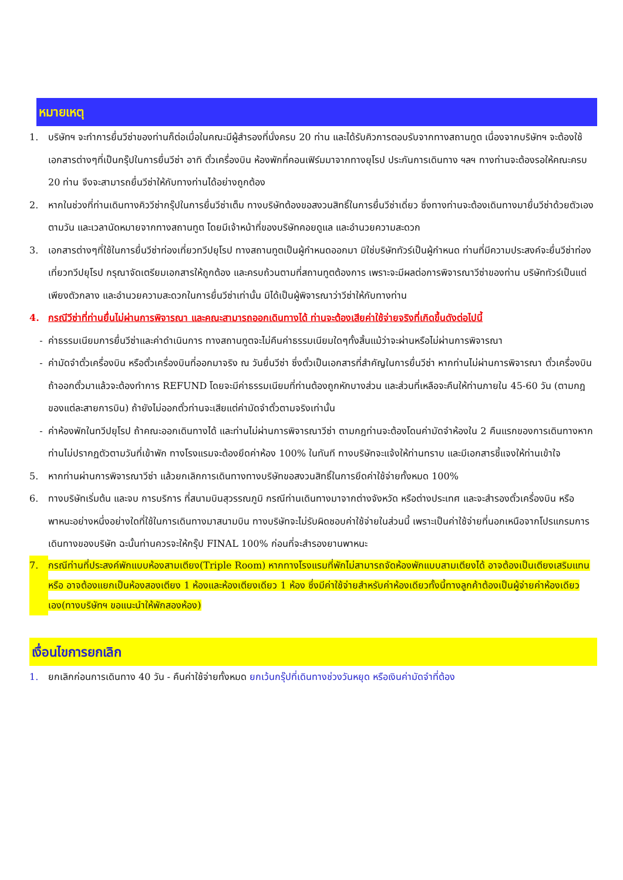หมายเหตุ
1. บริษัทฯ จะทำการยื่นวีซ่าของท่านก็ต่อเมื่อในคณะมีผู้สำรองที่นั่งครบ 20 ท่าน และได้รับคิวการตอบรับจากทางสถานทูต เนื่องจากบริษัทฯ จะต้องใช้เอกสารต่างๆที่เป็นกรุ๊ปในการยื่นวีซ่า อาทิ ตั๋วเครื่องบิน ห้องพักที่คอนเฟิร์มมาจากทางยุโรป ประกันการเดินทาง ฯลฯ ทางท่านจะต้องรอให้คณะครบ 20 ท่าน จึงจะสามารถยื่นวีซ่าให้กับทางท่านได้อย่างถูกต้อง
2. หากในช่วงที่ท่านเดินทางคิววีซ่ากรุ๊ปในการยื่นวีซ่าเต็ม ทางบริษัทต้องขอสงวนสิทธิ์ในการยื่นวีซ่าเดี่ยว ซึ่งทางท่านจะต้องเดินทางมายื่นวีซ่าด้วยตัวเอง ตามวัน และเวลานัดหมายจากทางสถานทูต โดยมีเจ้าหน้าที่ของบริษัทคอยดูแล และอำนวยความสะดวก
3. เอกสารต่างๆที่ใช้ในการยื่นวีซ่าท่องเที่ยวทวีปยุโรป ทางสถานทูตเป็นผู้กำหนดออกมา มิใช่บริษัททัวร์เป็นผู้กำหนด ท่านที่มีความประสงค์จะยื่นวีซ่าท่องเที่ยวทวีปยุโรป กรุณาจัดเตรียมเอกสารให้ถูกต้อง และครบถ้วนตามที่สถานทูตต้องการ เพราะจะมีผลต่อการพิจารณาวีซ่าของท่าน บริษัททัวร์เป็นแต่เพียงตัวกลาง และอำนวยความสะดวกในการยื่นวีซ่าเท่านั้น มิได้เป็นผู้พิจารณาว่าวีซ่าให้กับทางท่าน
4. กรณีวีซ่าที่ท่านยื่นไม่ผ่านการพิจารณา และคณะสามารถออกเดินทางได้ ท่านจะต้องเสียค่าใช้จ่ายจริงที่เกิดขึ้นดังต่อไปนี้
- ค่าธรรมเนียมการยื่นวีซ่าและค่าดำเนินการ ทางสถานทูตจะไม่คืนค่าธรรมเนียมใดๆทั้งสิ้นแม้ว่าจะผ่านหรือไม่ผ่านการพิจารณา
- ค่ามัดจำตั๋วเครื่องบิน หรือตั๋วเครื่องบินที่ออกมาจริง ณ วันยื่นวีซ่า ซึ่งตั๋วเป็นเอกสารที่สำคัญในการยื่นวีซ่า หากท่านไม่ผ่านการพิจารณา ตั๋วเครื่องบินถ้าออกตั๋วมาแล้วจะต้องทำการ REFUND โดยจะมีค่าธรรมเนียมที่ท่านต้องถูกหักบางส่วน และส่วนที่เหลือจะคืนให้ท่านภายใน 45-60 วัน (ตามกฎของแต่ละสายการบิน) ถ้ายังไม่ออกตั๋วท่านจะเสียแต่ค่ามัดจำตั๋วตามจริงเท่านั้น
- ค่าห้องพักในทวีปยุโรป ถ้าคณะออกเดินทางได้ และท่านไม่ผ่านการพิจารณาวีซ่า ตามกฎท่านจะต้องโดนค่ามัดจำห้องใน 2 คืนแรกของการเดินทางหากท่านไม่ปรากฏตัวตามวันที่เข้าพัก ทางโรงแรมจะต้องยึดค่าห้อง 100% ในทันที ทางบริษัทจะแจ้งให้ท่านทราบ และมีเอกสารชี้แจงให้ท่านเข้าใจ
5. หากท่านผ่านการพิจารณาวีซ่า แล้วยกเลิกการเดินทางทางบริษัทขอสงวนสิทธิ์ในการยึดค่าใช้จ่ายทั้งหมด 100%
6. ทางบริษัทเริ่มต้น และจบ การบริการ ที่สนามบินสุวรรณภูมิ กรณีท่านเดินทางมาจากต่างจังหวัด หรือต่างประเทศ และจะสำรองตั๋วเครื่องบิน หรือพาหนะอย่างหนึ่งอย่างใดที่ใช้ในการเดินทางมาสนามบิน ทางบริษัทจะไม่รับผิดชอบค่าใช้จ่ายในส่วนนี้ เพราะเป็นค่าใช้จ่ายที่นอกเหนือจากโปรแกรมการเดินทางของบริษัท ฉะนั้นท่านควรจะให้กรุ๊ป FINAL 100% ก่อนที่จะสำรองยานพาหนะ
7. กรณีท่านที่ประสงค์พักแบบห้องสามเตียง(Triple Room) หากทางโรงแรมที่พักไม่สามารถจัดห้องพักแบบสามเตียงได้ อาจต้องเป็นเตียงเสริมแทน หรือ อาจต้องแยกเป็นห้องสองเตียง 1 ห้องและห้องเตียงเดียว 1 ห้อง ซึ่งมีค่าใช้จ่ายสำหรับค่าห้องเดียวทั้งนี้ทางลูกค้าต้องเป็นผู้จ่ายค่าห้องเดียวเอง(ทางบริษัทฯ ขอแนะนำให้พักสองห้อง)
เงื่อนไขการยกเลิก
1. ยกเลิกก่อนการเดินทาง 40 วัน - คืนค่าใช้จ่ายทั้งหมด ยกเว้นกรุ๊ปที่เดินทางช่วงวันหยุด หรือเงินค่ามัดจำที่ต้อง